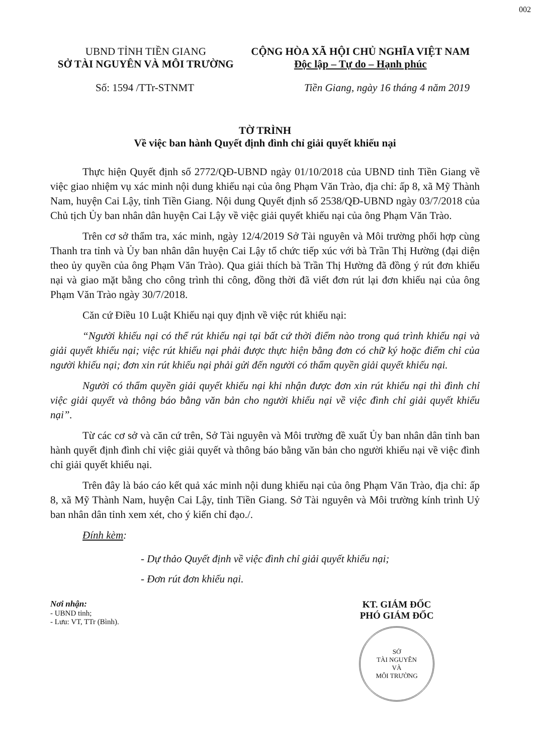002
UBND TỈNH TIỀN GIANG
SỞ TÀI NGUYÊN VÀ MÔI TRƯỜNG
CỘNG HÒA XÃ HỘI CHỦ NGHĨA VIỆT NAM
Độc lập – Tự do – Hạnh phúc
Số: 1594 /TTr-STNMT Tiền Giang, ngày 16 tháng 4 năm 2019
TỜ TRÌNH
Về việc ban hành Quyết định đình chỉ giải quyết khiếu nại
Thực hiện Quyết định số 2772/QĐ-UBND ngày 01/10/2018 của UBND tỉnh Tiền Giang về việc giao nhiệm vụ xác minh nội dung khiếu nại của ông Phạm Văn Trào, địa chỉ: ấp 8, xã Mỹ Thành Nam, huyện Cai Lậy, tỉnh Tiền Giang. Nội dung Quyết định số 2538/QĐ-UBND ngày 03/7/2018 của Chủ tịch Ủy ban nhân dân huyện Cai Lậy về việc giải quyết khiếu nại của ông Phạm Văn Trào.
Trên cơ sở thẩm tra, xác minh, ngày 12/4/2019 Sở Tài nguyên và Môi trường phối hợp cùng Thanh tra tỉnh và Ủy ban nhân dân huyện Cai Lậy tổ chức tiếp xúc với bà Trần Thị Hường (đại diện theo ủy quyền của ông Phạm Văn Trào). Qua giải thích bà Trần Thị Hường đã đồng ý rút đơn khiếu nại và giao mặt bằng cho công trình thi công, đồng thời đã viết đơn rút lại đơn khiếu nại của ông Phạm Văn Trào ngày 30/7/2018.
Căn cứ Điều 10 Luật Khiếu nại quy định về việc rút khiếu nại:
“Người khiếu nại có thể rút khiếu nại tại bất cứ thời điểm nào trong quá trình khiếu nại và giải quyết khiếu nại; việc rút khiếu nại phải được thực hiện bằng đơn có chữ ký hoặc điểm chỉ của người khiếu nại; đơn xin rút khiếu nại phải gửi đến người có thẩm quyền giải quyết khiếu nại.
Người có thẩm quyền giải quyết khiếu nại khi nhận được đơn xin rút khiếu nại thì đình chỉ việc giải quyết và thông báo bằng văn bản cho người khiếu nại về việc đình chỉ giải quyết khiếu nại”.
Từ các cơ sở và căn cứ trên, Sở Tài nguyên và Môi trường đề xuất Ủy ban nhân dân tỉnh ban hành quyết định đình chỉ việc giải quyết và thông báo bằng văn bản cho người khiếu nại về việc đình chỉ giải quyết khiếu nại.
Trên đây là báo cáo kết quả xác minh nội dung khiếu nại của ông Phạm Văn Trào, địa chỉ: ấp 8, xã Mỹ Thành Nam, huyện Cai Lậy, tỉnh Tiền Giang. Sở Tài nguyên và Môi trường kính trình Uỷ ban nhân dân tỉnh xem xét, cho ý kiến chỉ đạo./.
Đính kèm:
- Dự thảo Quyết định về việc đình chỉ giải quyết khiếu nại;
- Đơn rút đơn khiếu nại.
Nơi nhận:
- UBND tỉnh;
- Lưu: VT, TTr (Bình).
KT. GIÁM ĐỐC
PHÓ GIÁM ĐỐC
SỞ
TÀI NGUYÊN
VÀ
MÔI TRƯỜNG